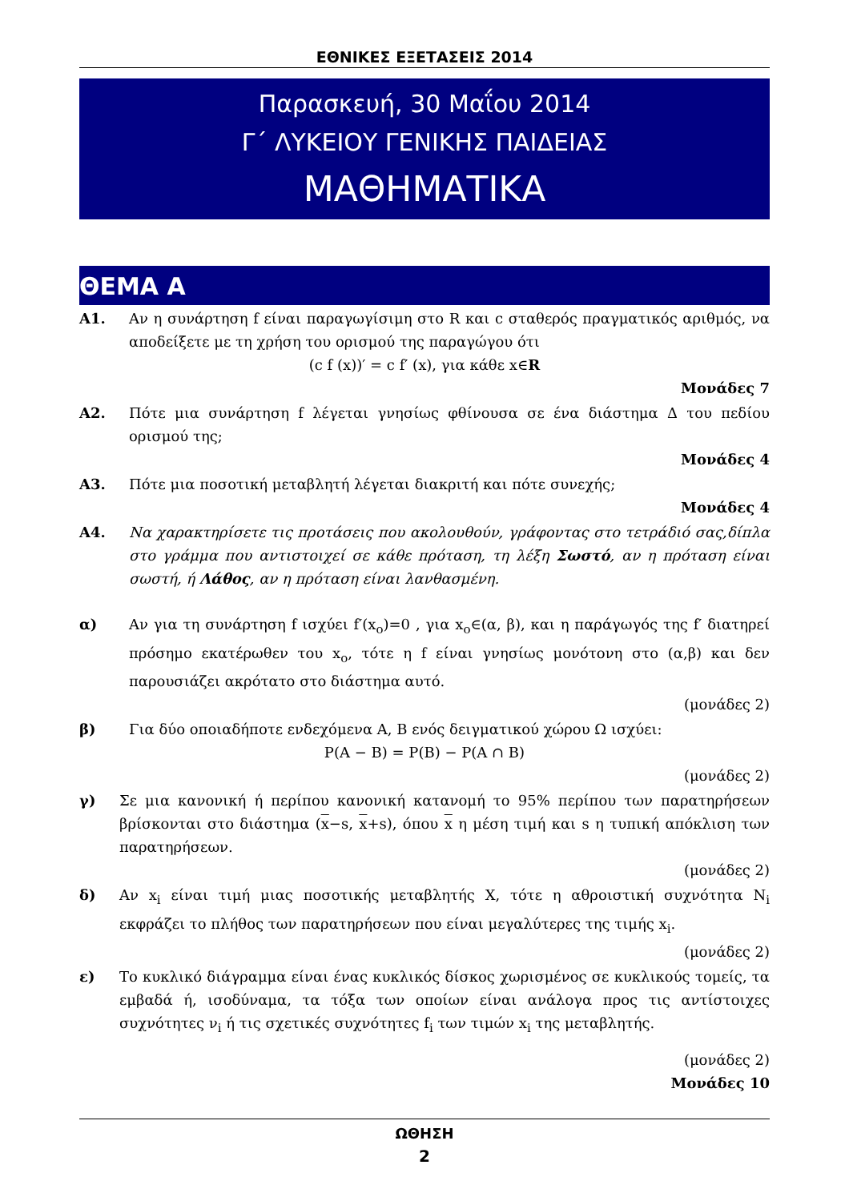ΕΘΝΙΚΕΣ ΕΞΕΤΑΣΕΙΣ 2014
Παρασκευή, 30 Μαΐου 2014
Γ΄ ΛΥΚΕΙΟΥ ΓΕΝΙΚΗΣ ΠΑΙΔΕΙΑΣ
ΜΑΘΗΜΑΤΙΚΑ
ΘΕΜΑ Α
Α1. Αν η συνάρτηση f είναι παραγωγίσιμη στο R και c σταθερός πραγματικός αριθμός, να αποδείξετε με τη χρήση του ορισμού της παραγώγου ότι
(c f (x))′ = c f′ (x), για κάθε x∈R
Μονάδες 7
Α2. Πότε μια συνάρτηση f λέγεται γνησίως φθίνουσα σε ένα διάστημα Δ του πεδίου ορισμού της;
Μονάδες 4
Α3. Πότε μια ποσοτική μεταβλητή λέγεται διακριτή και πότε συνεχής;
Μονάδες 4
Α4. Να χαρακτηρίσετε τις προτάσεις που ακολουθούν, γράφοντας στο τετράδιό σας,δίπλα στο γράμμα που αντιστοιχεί σε κάθε πρόταση, τη λέξη Σωστό, αν η πρόταση είναι σωστή, ή Λάθος, αν η πρόταση είναι λανθασμένη.
α) Αν για τη συνάρτηση f ισχύει f′(x<sub>o</sub>)=0 , για x<sub>o</sub>∈(α, β), και η παράγωγός της f′ διατηρεί πρόσημο εκατέρωθεν του x<sub>o</sub>, τότε η f είναι γνησίως μονότονη στο (α,β) και δεν παρουσιάζει ακρότατο στο διάστημα αυτό.
(μονάδες 2)
β) Για δύο οποιαδήποτε ενδεχόμενα Α, Β ενός δειγματικού χώρου Ω ισχύει:
P(A − B) = P(B) − P(A ∩ B)
(μονάδες 2)
γ) Σε μια κανονική ή περίπου κανονική κατανομή το 95% περίπου των παρατηρήσεων βρίσκονται στο διάστημα (x−s, x+s), όπου x η μέση τιμή και s η τυπική απόκλιση των παρατηρήσεων.
(μονάδες 2)
δ) Αν x<sub>i</sub> είναι τιμή μιας ποσοτικής μεταβλητής Χ, τότε η αθροιστική συχνότητα N<sub>i</sub> εκφράζει το πλήθος των παρατηρήσεων που είναι μεγαλύτερες της τιμής x<sub>i</sub>.
(μονάδες 2)
ε) Το κυκλικό διάγραμμα είναι ένας κυκλικός δίσκος χωρισμένος σε κυκλικούς τομείς, τα εμβαδά ή, ισοδύναμα, τα τόξα των οποίων είναι ανάλογα προς τις αντίστοιχες συχνότητες ν<sub>i</sub> ή τις σχετικές συχνότητες f<sub>i</sub> των τιμών x<sub>i</sub> της μεταβλητής.
(μονάδες 2)
Μονάδες 10
ΩΘΗΣΗ
2